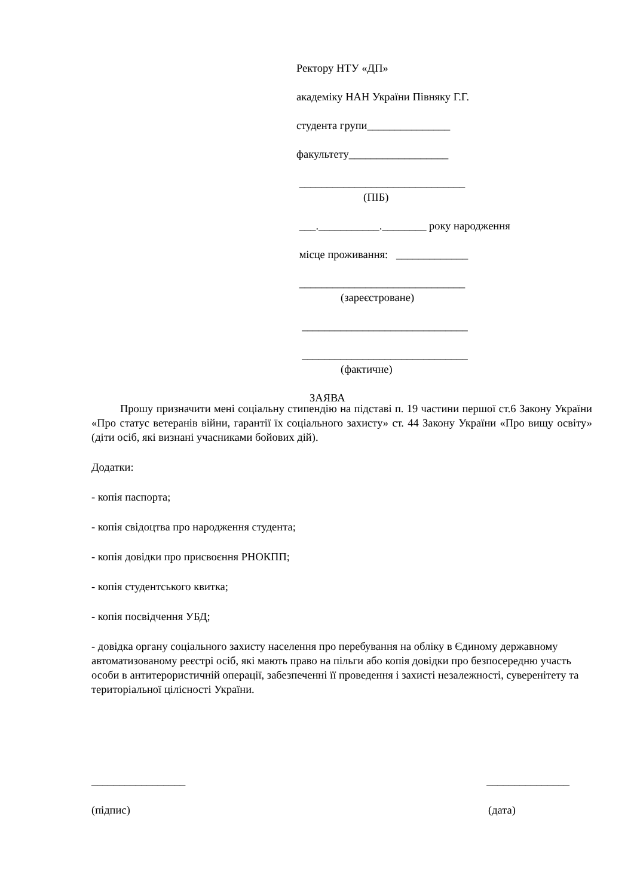Ректору НТУ «ДП»
академіку НАН України Півняку Г.Г.
студента групи_______________
факультету__________________
______________________________
(ПІБ)
___.___________.________ року народження
місце проживання: _____________
______________________________
(зареєстроване)
______________________________
______________________________
(фактичне)
ЗАЯВА
Прошу призначити мені соціальну стипендію на підставі п. 19 частини першої ст.6 Закону України «Про статус ветеранів війни, гарантії їх соціального захисту» ст. 44 Закону України «Про вищу освіту» (діти осіб, які визнані учасниками бойових дій).
Додатки:
- копія паспорта;
- копія свідоцтва про народження студента;
- копія довідки про присвоєння РНОКПП;
- копія студентського квитка;
- копія посвідчення УБД;
- довідка органу соціального захисту населення про перебування на обліку в Єдиному державному автоматизованому реєстрі осіб, які мають право на пільги або копія довідки про безпосередню участь особи в антитерористичній операції, забезпеченні її проведення і захисті незалежності, суверенітету та територіальної цілісності України.
_________________ _______________
(підпис) (дата)